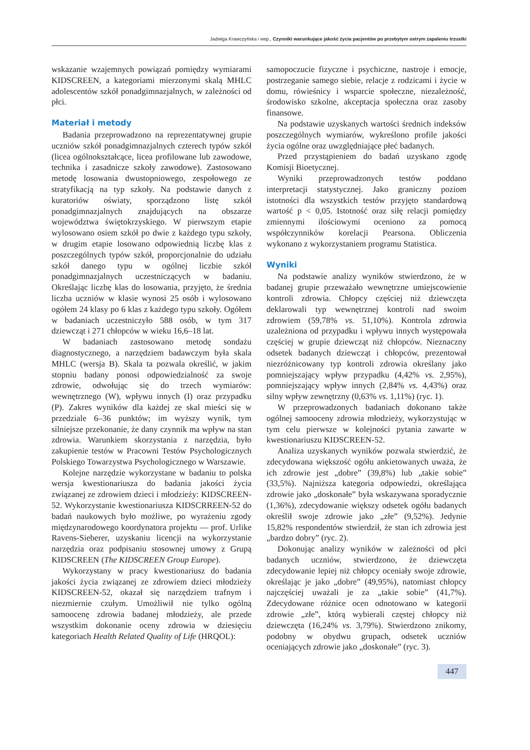Jadwiga Krawczyńska i wsp., Czynniki warunkujące jakość życia pacjentów po przebytym ostrym zapaleniu trzustki
wskazanie wzajemnych powiązań pomiędzy wymiarami KIDSCREEN, a kategoriami mierzonymi skalą MHLC adolescentów szkół ponadgimnazjalnych, w zależności od płci.
Materiał i metody
Badania przeprowadzono na reprezentatywnej grupie uczniów szkół ponadgimnazjalnych czterech typów szkół (licea ogólnokształcące, licea profilowane lub zawodowe, technika i zasadnicze szkoły zawodowe). Zastosowano metodę losowania dwustopniowego, zespołowego ze stratyfikacją na typ szkoły. Na podstawie danych z kuratoriów oświaty, sporządzono listę szkół ponadgimnazjalnych znajdujących na obszarze województwa świętokrzyskiego. W pierwszym etapie wylosowano osiem szkół po dwie z każdego typu szkoły, w drugim etapie losowano odpowiednią liczbę klas z poszczególnych typów szkół, proporcjonalnie do udziału szkół danego typu w ogólnej liczbie szkół ponadgimnazjalnych uczestniczących w badaniu. Określając liczbę klas do losowania, przyjęto, że średnia liczba uczniów w klasie wynosi 25 osób i wylosowano ogółem 24 klasy po 6 klas z każdego typu szkoły. Ogółem w badaniach uczestniczyło 588 osób, w tym 317 dziewcząt i 271 chłopców w wieku 16,6–18 lat.
W badaniach zastosowano metodę sondażu diagnostycznego, a narzędziem badawczym była skala MHLC (wersja B). Skala ta pozwala określić, w jakim stopniu badany ponosi odpowiedzialność za swoje zdrowie, odwołując się do trzech wymiarów: wewnętrznego (W), wpływu innych (I) oraz przypadku (P). Zakres wyników dla każdej ze skal mieści się w przedziale 6–36 punktów; im wyższy wynik, tym silniejsze przekonanie, że dany czynnik ma wpływ na stan zdrowia. Warunkiem skorzystania z narzędzia, było zakupienie testów w Pracowni Testów Psychologicznych Polskiego Towarzystwa Psychologicznego w Warszawie.
Kolejne narzędzie wykorzystane w badaniu to polska wersja kwestionariusza do badania jakości życia związanej ze zdrowiem dzieci i młodzieży: KIDSCREEN-52. Wykorzystanie kwestionariusza KIDSCRREEN-52 do badań naukowych było możliwe, po wyrażeniu zgody międzynarodowego koordynatora projektu — prof. Urlike Ravens-Sieberer, uzyskaniu licencji na wykorzystanie narzędzia oraz podpisaniu stosownej umowy z Grupą KIDSCREEN (The KIDSCREEN Group Europe).
Wykorzystany w pracy kwestionariusz do badania jakości życia związanej ze zdrowiem dzieci młodzieży KIDSCREEN-52, okazał się narzędziem trafnym i niezmiernie czułym. Umożliwił nie tylko ogólną samoocenę zdrowia badanej młodzieży, ale przede wszystkim dokonanie oceny zdrowia w dziesięciu kategoriach Health Related Quality of Life (HRQOL):
samopoczucie fizyczne i psychiczne, nastroje i emocje, postrzeganie samego siebie, relacje z rodzicami i życie w domu, rówieśnicy i wsparcie społeczne, niezależność, środowisko szkolne, akceptacja społeczna oraz zasoby finansowe.
Na podstawie uzyskanych wartości średnich indeksów poszczególnych wymiarów, wykreślono profile jakości życia ogólne oraz uwzględniające płeć badanych.
Przed przystąpieniem do badań uzyskano zgodę Komisji Bioetycznej.
Wyniki przeprowadzonych testów poddano interpretacji statystycznej. Jako graniczny poziom istotności dla wszystkich testów przyjęto standardową wartość p < 0,05. Istotność oraz siłę relacji pomiędzy zmiennymi ilościowymi oceniono za pomocą współczynników korelacji Pearsona. Obliczenia wykonano z wykorzystaniem programu Statistica.
Wyniki
Na podstawie analizy wyników stwierdzono, że w badanej grupie przeważało wewnętrzne umiejscowienie kontroli zdrowia. Chłopcy częściej niż dziewczęta deklarowali typ wewnętrznej kontroli nad swoim zdrowiem (59,78% vs. 51,10%). Kontrola zdrowia uzależniona od przypadku i wpływu innych występowała częściej w grupie dziewcząt niż chłopców. Nieznaczny odsetek badanych dziewcząt i chłopców, prezentował niezróżnicowany typ kontroli zdrowia określany jako pomniejszający wpływ przypadku (4,42% vs. 2,95%), pomniejszający wpływ innych (2,84% vs. 4,43%) oraz silny wpływ zewnętrzny (0,63% vs. 1,11%) (ryc. 1).
W przeprowadzonych badaniach dokonano także ogólnej samooceny zdrowia młodzieży, wykorzystując w tym celu pierwsze w kolejności pytania zawarte w kwestionariuszu KIDSCREEN-52.
Analiza uzyskanych wyników pozwala stwierdzić, że zdecydowana większość ogółu ankietowanych uważa, że ich zdrowie jest „dobre” (39,8%) lub „takie sobie” (33,5%). Najniższa kategoria odpowiedzi, określająca zdrowie jako „doskonałe” była wskazywana sporadycznie (1,36%), zdecydowanie większy odsetek ogółu badanych określił swoje zdrowie jako „złe” (9,52%). Jedynie 15,82% respondentów stwierdził, że stan ich zdrowia jest „bardzo dobry” (ryc. 2).
Dokonując analizy wyników w zależności od płci badanych uczniów, stwierdzono, że dziewczęta zdecydowanie lepiej niż chłopcy oceniały swoje zdrowie, określając je jako „dobre” (49,95%), natomiast chłopcy najczęściej uważali je za „takie sobie” (41,7%). Zdecydowane różnice ocen odnotowano w kategorii zdrowie „złe”, którą wybierali częstej chłopcy niż dziewczęta (16,24% vs. 3,79%). Stwierdzono znikomy, podobny w obydwu grupach, odsetek uczniów oceniających zdrowie jako „doskonałe” (ryc. 3).
447